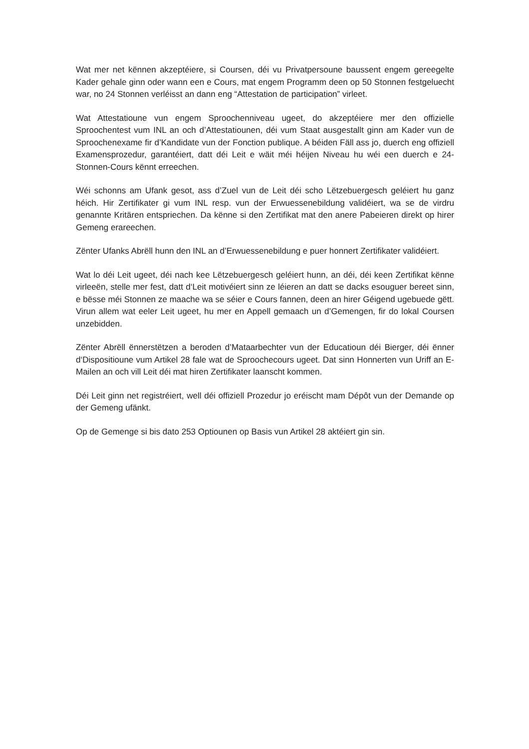Wat mer net kënnen akzeptéiere, si Coursen, déi vu Privatpersoune baussent engem gereegelte Kader gehale ginn oder wann een e Cours, mat engem Programm deen op 50 Stonnen festgeluecht war, no 24 Stonnen verléisst an dann eng “Attestation de participation” virleet.
Wat Attestatioune vun engem Sproochenniveau ugeet, do akzeptéiere mer den offizielle Sproochentest vum INL an och d’Attestatiounen, déi vum Staat ausgestallt ginn am Kader vun de Sproochenexame fir d’Kandidate vun der Fonction publique. A béiden Fäll ass jo, duerch eng offiziell Examensprozedur, garantéiert, datt déi Leit e wäit méi héijen Niveau hu wéi een duerch e 24-Stonnen-Cours kënnt erreechen.
Wéi schonns am Ufank gesot, ass d’Zuel vun de Leit déi scho Lëtzebuergesch geléiert hu ganz héich. Hir Zertifikater gi vum INL resp. vun der Erwuessenebildung validéiert, wa se de virdru genannte Kritären entspriechen. Da kënne si den Zertifikat mat den anere Pabeieren direkt op hirer Gemeng erareechen.
Zënter Ufanks Abrëll hunn den INL an d’Erwuessenebildung e puer honnert Zertifikater validéiert.
Wat lo déi Leit ugeet, déi nach kee Lëtzebuergesch geléiert hunn, an déi, déi keen Zertifikat kënne virleeën, stelle mer fest, datt d‘Leit motivéiert sinn ze léieren an datt se dacks esouguer bereet sinn, e bësse méi Stonnen ze maache wa se séier e Cours fannen, deen an hirer Géigend ugebuede gëtt. Virun allem wat eeler Leit ugeet, hu mer en Appell gemaach un d’Gemengen, fir do lokal Coursen unzebidden.
Zënter Abrëll ënnerstëtzen a beroden d’Mataarbechter vun der Educatioun déi Bierger, déi ënner d‘Dispositioune vum Artikel 28 fale wat de Sproochecours ugeet. Dat sinn Honnerten vun Uriff an E-Mailen an och vill Leit déi mat hiren Zertifikater laanscht kommen.
Déi Leit ginn net registréiert, well déi offiziell Prozedur jo eréischt mam Dépôt vun der Demande op der Gemeng ufänkt.
Op de Gemenge si bis dato 253 Optiounen op Basis vun Artikel 28 aktéiert gin sin.